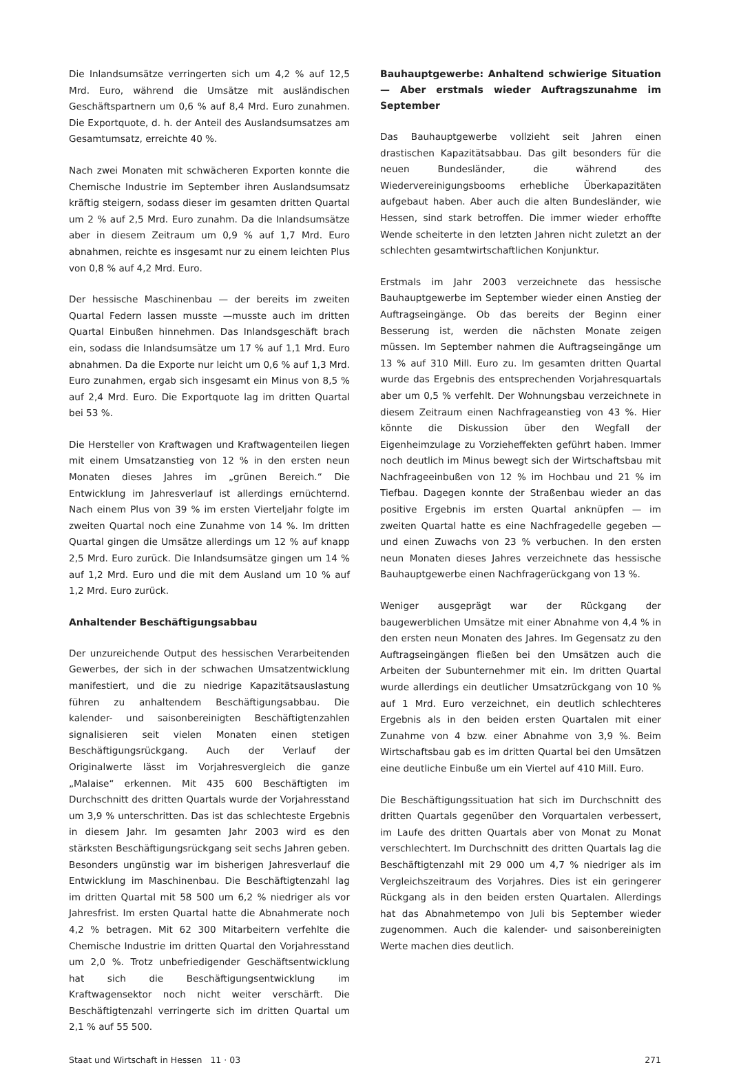Die Inlandsumsätze verringerten sich um 4,2 % auf 12,5 Mrd. Euro, während die Umsätze mit ausländischen Geschäftspartnern um 0,6 % auf 8,4 Mrd. Euro zunahmen. Die Exportquote, d. h. der Anteil des Auslandsumsatzes am Gesamtumsatz, erreichte 40 %.
Nach zwei Monaten mit schwächeren Exporten konnte die Chemische Industrie im September ihren Auslandsumsatz kräftig steigern, sodass dieser im gesamten dritten Quartal um 2 % auf 2,5 Mrd. Euro zunahm. Da die Inlandsumsätze aber in diesem Zeitraum um 0,9 % auf 1,7 Mrd. Euro abnahmen, reichte es insgesamt nur zu einem leichten Plus von 0,8 % auf 4,2 Mrd. Euro.
Der hessische Maschinenbau — der bereits im zweiten Quartal Federn lassen musste —musste auch im dritten Quartal Einbußen hinnehmen. Das Inlandsgeschäft brach ein, sodass die Inlandsumsätze um 17 % auf 1,1 Mrd. Euro abnahmen. Da die Exporte nur leicht um 0,6 % auf 1,3 Mrd. Euro zunahmen, ergab sich insgesamt ein Minus von 8,5 % auf 2,4 Mrd. Euro. Die Exportquote lag im dritten Quartal bei 53 %.
Die Hersteller von Kraftwagen und Kraftwagenteilen liegen mit einem Umsatzanstieg von 12 % in den ersten neun Monaten dieses Jahres im „grünen Bereich.“ Die Entwicklung im Jahresverlauf ist allerdings ernüchternd. Nach einem Plus von 39 % im ersten Vierteljahr folgte im zweiten Quartal noch eine Zunahme von 14 %. Im dritten Quartal gingen die Umsätze allerdings um 12 % auf knapp 2,5 Mrd. Euro zurück. Die Inlandsumsätze gingen um 14 % auf 1,2 Mrd. Euro und die mit dem Ausland um 10 % auf 1,2 Mrd. Euro zurück.
Anhaltender Beschäftigungsabbau
Der unzureichende Output des hessischen Verarbeitenden Gewerbes, der sich in der schwachen Umsatzentwicklung manifestiert, und die zu niedrige Kapazitätsauslastung führen zu anhaltendem Beschäftigungsabbau. Die kalender- und saisonbereinigten Beschäftigtenzahlen signalisieren seit vielen Monaten einen stetigen Beschäftigungsrückgang. Auch der Verlauf der Originalwerte lässt im Vorjahresvergleich die ganze „Malaise“ erkennen. Mit 435 600 Beschäftigten im Durchschnitt des dritten Quartals wurde der Vorjahresstand um 3,9 % unterschritten. Das ist das schlechteste Ergebnis in diesem Jahr. Im gesamten Jahr 2003 wird es den stärksten Beschäftigungsrückgang seit sechs Jahren geben. Besonders ungünstig war im bisherigen Jahresverlauf die Entwicklung im Maschinenbau. Die Beschäftigtenzahl lag im dritten Quartal mit 58 500 um 6,2 % niedriger als vor Jahresfrist. Im ersten Quartal hatte die Abnahmerate noch 4,2 % betragen. Mit 62 300 Mitarbeitern verfehlte die Chemische Industrie im dritten Quartal den Vorjahresstand um 2,0 %. Trotz unbefriedigender Geschäftsentwicklung hat sich die Beschäftigungsentwicklung im Kraftwagensektor noch nicht weiter verschärft. Die Beschäftigtenzahl verringerte sich im dritten Quartal um 2,1 % auf 55 500.
Bauhauptgewerbe: Anhaltend schwierige Situation — Aber erstmals wieder Auftragszunahme im September
Das Bauhauptgewerbe vollzieht seit Jahren einen drastischen Kapazitätsabbau. Das gilt besonders für die neuen Bundesländer, die während des Wiedervereinigungsbooms erhebliche Überkapazitäten aufgebaut haben. Aber auch die alten Bundesländer, wie Hessen, sind stark betroffen. Die immer wieder erhoffte Wende scheiterte in den letzten Jahren nicht zuletzt an der schlechten gesamtwirtschaftlichen Konjunktur.
Erstmals im Jahr 2003 verzeichnete das hessische Bauhauptgewerbe im September wieder einen Anstieg der Auftragseingänge. Ob das bereits der Beginn einer Besserung ist, werden die nächsten Monate zeigen müssen. Im September nahmen die Auftragseingänge um 13 % auf 310 Mill. Euro zu. Im gesamten dritten Quartal wurde das Ergebnis des entsprechenden Vorjahresquartals aber um 0,5 % verfehlt. Der Wohnungsbau verzeichnete in diesem Zeitraum einen Nachfrageanstieg von 43 %. Hier könnte die Diskussion über den Wegfall der Eigenheimzulage zu Vorzieheffekten geführt haben. Immer noch deutlich im Minus bewegt sich der Wirtschaftsbau mit Nachfrageeinbußen von 12 % im Hochbau und 21 % im Tiefbau. Dagegen konnte der Straßenbau wieder an das positive Ergebnis im ersten Quartal anknüpfen — im zweiten Quartal hatte es eine Nachfragedelle gegeben — und einen Zuwachs von 23 % verbuchen. In den ersten neun Monaten dieses Jahres verzeichnete das hessische Bauhauptgewerbe einen Nachfragerückgang von 13 %.
Weniger ausgeprägt war der Rückgang der baugewerblichen Umsätze mit einer Abnahme von 4,4 % in den ersten neun Monaten des Jahres. Im Gegensatz zu den Auftragseingängen fließen bei den Umsätzen auch die Arbeiten der Subunternehmer mit ein. Im dritten Quartal wurde allerdings ein deutlicher Umsatzrückgang von 10 % auf 1 Mrd. Euro verzeichnet, ein deutlich schlechteres Ergebnis als in den beiden ersten Quartalen mit einer Zunahme von 4 bzw. einer Abnahme von 3,9 %. Beim Wirtschaftsbau gab es im dritten Quartal bei den Umsätzen eine deutliche Einbuße um ein Viertel auf 410 Mill. Euro.
Die Beschäftigungssituation hat sich im Durchschnitt des dritten Quartals gegenüber den Vorquartalen verbessert, im Laufe des dritten Quartals aber von Monat zu Monat verschlechtert. Im Durchschnitt des dritten Quartals lag die Beschäftigtenzahl mit 29 000 um 4,7 % niedriger als im Vergleichszeitraum des Vorjahres. Dies ist ein geringerer Rückgang als in den beiden ersten Quartalen. Allerdings hat das Abnahmetempo von Juli bis September wieder zugenommen. Auch die kalender- und saisonbereinigten Werte machen dies deutlich.
Staat und Wirtschaft in Hessen 11 · 03 271